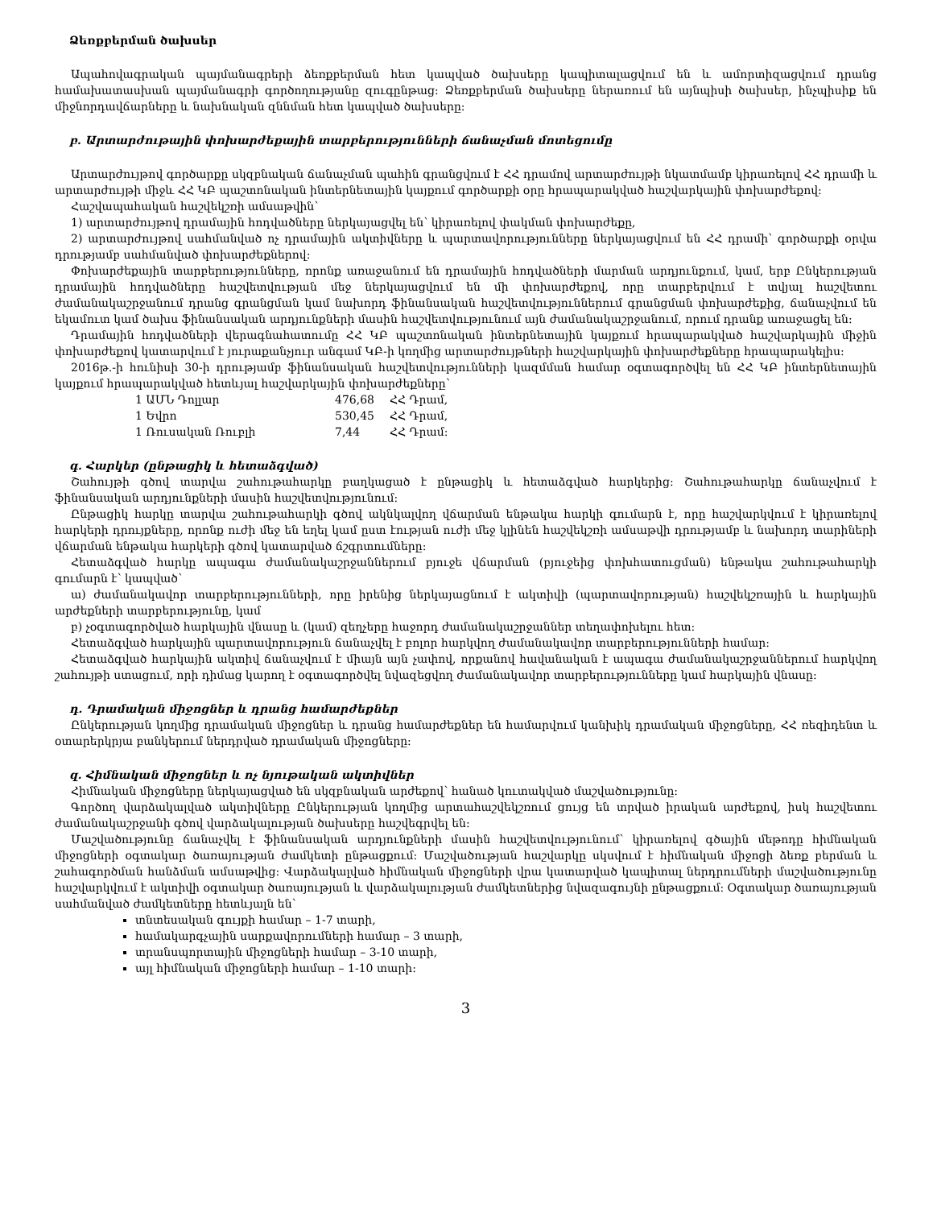Ձեռքբերման ծախսեր
Ապահովագրական պայմանագրերի ձեռքբերման հետ կապված ծախսերը կապիտալացվում են և ամորտիզացվում դրանց համախատասխան պայմանագրի գործողությանը զուգընթաց: Ձեռքբերման ծախսերը ներառում են այնպիսի ծախսեր, ինչպիսիք են միջնորդավճարները և նախնական զննման հետ կապված ծախսերը:
բ. Արտարժութային փոխարժեքային տարբերությունների ճանաչման մոտեցումը
Արտարժույթով գործարքը սկզբնական ճանաչման պահին գրանցվում է ՀՀ դրամով արտարժույթի նկատմամբ կիրառելով ՀՀ դրամի և արտարժույթի միջև ՀՀ ԿԲ պաշտոնական ինտերնետային կայքում գործարքի օրը հրապարակված հաշվարկային փոխարժեքով:
Հաշվապահական հաշվեկշռի ամսաթվին՝
1) արտարժույթով դրամային հոդվածները ներկայացվել են՝ կիրառելով փակման փոխարժեքը,
2) արտարժույթով սահմանված ոչ դրամային ակտիվները և պարտավորությունները ներկայացվում են ՀՀ դրամի՝ գործարքի օրվա դրությամբ սահմանված փոխարժեքներով:
Փոխարժեքային տարբերությունները, որոնք առաջանում են դրամային հոդվածների մարման արդյունքում, կամ, երբ Ընկերության դրամային հոդվածները հաշվետվության մեջ ներկայացվում են մի փոխարժեքով, որը տարբերվում է տվյալ հաշվետու ժամանակաշրջանում դրանց գրանցման կամ նախորդ ֆինանսական հաշվետվություններում գրանցման փոխարժեքից, ճանաչվում են եկամուտ կամ ծախս ֆինանսական արդյունքների մասին հաշվետվությունում այն ժամանակաշրջանում, որում դրանք առաջացել են:
Դրամային հոդվածների վերագնահատումը ՀՀ ԿԲ պաշտոնական ինտերնետային կայքում հրապարակված հաշվարկային միջին փոխարժեքով կատարվում է յուրաքանչյուր անգամ ԿԲ-ի կողմից արտարժույթների հաշվարկային փոխարժեքները հրապարակելիս:
2016թ.-ի հունիսի 30-ի դրությամբ ֆինանսական հաշվետվությունների կազմման համար օգտագործվել են ՀՀ ԿԲ ինտերնետային կայքում հրապարակված հետևյալ հաշվարկային փոխարժեքները՝
| 1 ԱՄՆ Դոլլար | 476,68 | ՀՀ Դրամ, |
| 1 Եվրո | 530,45 | ՀՀ Դրամ, |
| 1 Ռուսական Ռուբլի | 7,44 | ՀՀ Դրամ: |
գ. Հարկեր (ընթացիկ և հետաձգված)
Շահույթի գծով տարվա շահութահարկը բաղկացած է ընթացիկ և հետաձգված հարկերից: Շահութահարկը ճանաչվում է ֆինանսական արդյունքների մասին հաշվետվությունում:
Ընթացիկ հարկը տարվա շահութահարկի գծով ակնկալվող վճարման ենթակա հարկի գումարն է, որը հաշվարկվում է կիրառելով հարկերի դրույքները, որոնք ուժի մեջ են եղել կամ ըստ էության ուժի մեջ կլինեն հաշվեկշռի ամսաթվի դրությամբ և նախորդ տարիների վճարման ենթակա հարկերի գծով կատարված ճշգրտումները:
Հետաձգված հարկը ապագա ժամանակաշրջաններում բյուջե վճարման (բյուջեից փոխհատուցման) ենթակա շահութահարկի գումարն է՝ կապված՝
ա) ժամանակավոր տարբերությունների, որը իրենից ներկայացնում է ակտիվի (պարտավորության) հաշվեկշռային և հարկային արժեքների տարբերությունը, կամ
բ) չօգտագործված հարկային վնասը և (կամ) զեղչերը հաջորդ ժամանակաշրջաններ տեղափոխելու հետ:
Հետաձգված հարկային պարտավորություն ճանաչվել է բոլոր հարկվող ժամանակավոր տարբերությունների համար:
Հետաձգված հարկային ակտիվ ճանաչվում է միայն այն չափով, որքանով հավանական է ապագա ժամանակաշրջաններում հարկվող շահույթի ստացում, որի դիմաց կարող է օգտագործվել նվազեցվող ժամանակավոր տարբերությունները կամ հարկային վնասը:
դ. Դրամական միջոցներ և դրանց համարժեքներ
Ընկերության կողմից դրամական միջոցներ և դրանց համարժեքներ են համարվում կանխիկ դրամական միջոցները, ՀՀ ռեզիդենտ և օտարերկրյա բանկերում ներդրված դրամական միջոցները:
զ. Հիմնական միջոցներ և ոչ նյութական ակտիվներ
Հիմնական միջոցները ներկայացված են սկզբնական արժեքով՝ հանած կուտակված մաշվածությունը:
Գործող վարձակալված ակտիվները Ընկերության կողմից արտահաշվեկշռում ցույց են տրված իրական արժեքով, իսկ հաշվետու ժամանակաշրջանի գծով վարձակալության ծախսերը հաշվեգրվել են:
Մաշվածությունը ճանաչվել է ֆինանսական արդյունքների մասին հաշվետվությունում՝ կիրառելով գծային մեթոդը հիմնական միջոցների օգտակար ծառայության ժամկետի ընթացքում: Մաշվածության հաշվարկը սկսվում է հիմնական միջոցի ձեռք բերման և շահագործման հանձման ամսաթվից: Վարձակալված հիմնական միջոցների վրա կատարված կապիտալ ներդրումների մաշվածությունը հաշվարկվում է ակտիվի օգտակար ծառայության և վարձակալության ժամկետներից նվազագույնի ընթացքում: Օգտակար ծառայության սահմանված ժամկետները հետևյալն են՝
տնտեսական գույքի համար – 1-7 տարի,
համակարգչային սարքավորումների համար – 3 տարի,
տրանսպորտային միջոցների համար – 3-10 տարի,
այլ հիմնական միջոցների համար – 1-10 տարի:
3